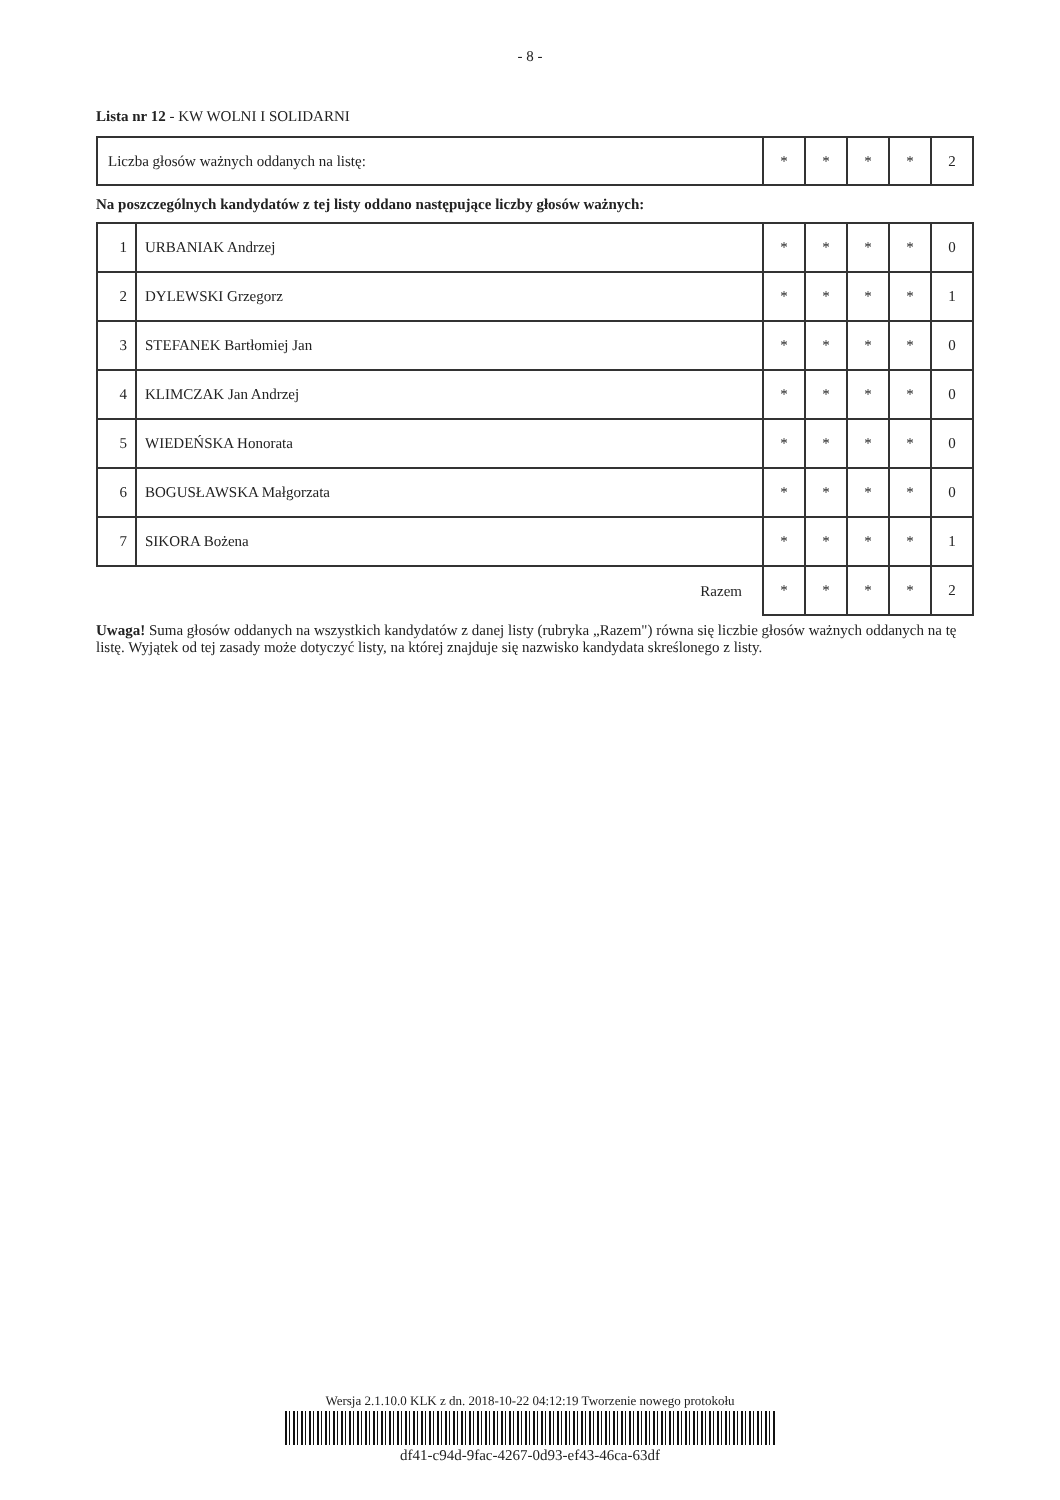- 8 -
Lista nr 12 - KW WOLNI I SOLIDARNI
| Liczba głosów ważnych oddanych na listę: | * | * | * | * | 2 |
Na poszczególnych kandydatów z tej listy oddano następujące liczby głosów ważnych:
| 1 | URBANIAK Andrzej | * | * | * | * | 0 |
| 2 | DYLEWSKI Grzegorz | * | * | * | * | 1 |
| 3 | STEFANEK Bartłomiej Jan | * | * | * | * | 0 |
| 4 | KLIMCZAK Jan Andrzej | * | * | * | * | 0 |
| 5 | WIEDEŃSKA Honorata | * | * | * | * | 0 |
| 6 | BOGUSŁAWSKA Małgorzata | * | * | * | * | 0 |
| 7 | SIKORA Bożena | * | * | * | * | 1 |
| Razem | | * | * | * | * | 2 |
Uwaga! Suma głosów oddanych na wszystkich kandydatów z danej listy (rubryka „Razem") równa się liczbie głosów ważnych oddanych na tę listę. Wyjątek od tej zasady może dotyczyć listy, na której znajduje się nazwisko kandydata skreślonego z listy.
Wersja 2.1.10.0 KLK z dn. 2018-10-22 04:12:19 Tworzenie nowego protokołu
df41-c94d-9fac-4267-0d93-ef43-46ca-63df